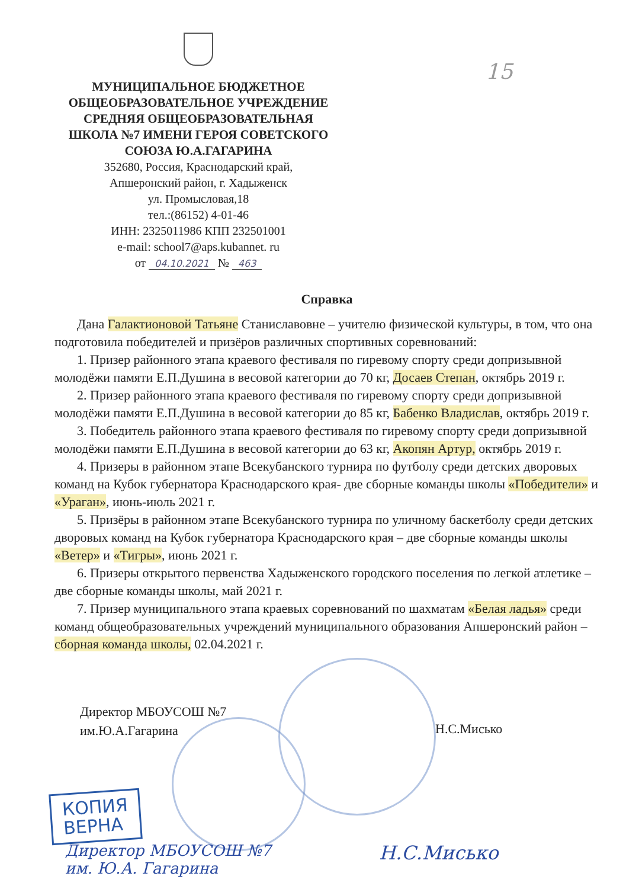МУНИЦИПАЛЬНОЕ БЮДЖЕТНОЕ
ОБЩЕОБРАЗОВАТЕЛЬНОЕ УЧРЕЖДЕНИЕ
СРЕДНЯЯ ОБЩЕОБРАЗОВАТЕЛЬНАЯ
ШКОЛА №7 ИМЕНИ ГЕРОЯ СОВЕТСКОГО
СОЮЗА Ю.А.ГАГАРИНА
352680, Россия, Краснодарский край,
Апшеронский район, г. Хадыженск
ул. Промысловая,18
тел.:(86152) 4-01-46
ИНН: 2325011986 КПП 232501001
e-mail: school7@aps.kubannet. ru
от 04.10.2021 № 463
15
Справка
Дана Галактионовой Татьяне Станиславовне – учителю физической культуры, в том, что она подготовила победителей и призёров различных спортивных соревнований:
1. Призер районного этапа краевого фестиваля по гиревому спорту среди допризывной молодёжи памяти Е.П.Душина в весовой категории до 70 кг, Досаев Степан, октябрь 2019 г.
2. Призер районного этапа краевого фестиваля по гиревому спорту среди допризывной молодёжи памяти Е.П.Душина в весовой категории до 85 кг, Бабенко Владислав, октябрь 2019 г.
3. Победитель районного этапа краевого фестиваля по гиревому спорту среди допризывной молодёжи памяти Е.П.Душина в весовой категории до 63 кг, Акопян Артур, октябрь 2019 г.
4. Призеры в районном этапе Всекубанского турнира по футболу среди детских дворовых команд на Кубок губернатора Краснодарского края- две сборные команды школы «Победители» и «Ураган», июнь-июль 2021 г.
5. Призёры в районном этапе Всекубанского турнира по уличному баскетболу среди детских дворовых команд на Кубок губернатора Краснодарского края – две сборные команды школы «Ветер» и «Тигры», июнь 2021 г.
6. Призеры открытого первенства Хадыженского городского поселения по легкой атлетике – две сборные команды школы, май 2021 г.
7. Призер муниципального этапа краевых соревнований по шахматам «Белая ладья» среди команд общеобразовательных учреждений муниципального образования Апшеронский район – сборная команда школы, 02.04.2021 г.
Директор МБОУСОШ №7
им.Ю.А.Гагарина
Н.С.Мисько
КОПИЯ
ВЕРНА
Директор МБОУСОШ №7
им. Ю.А. Гагарина
Н.С.Мисько